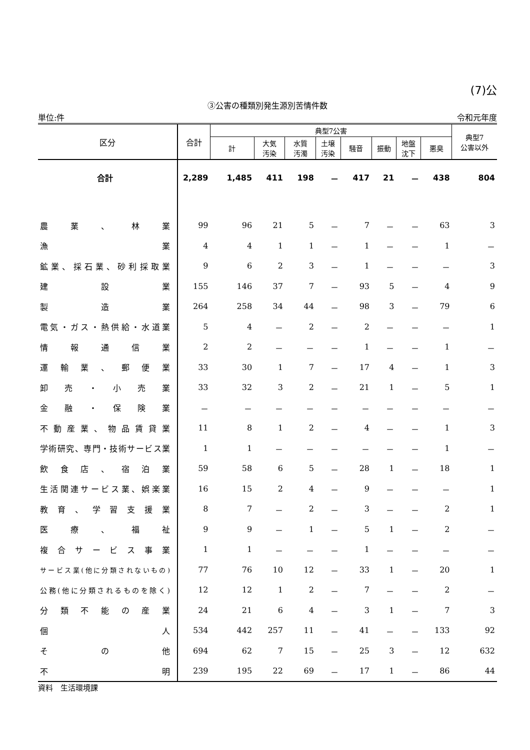(7)公
③公害の種類別発生源別苦情件数
単位:件 令和元年度
| 区分 | 合計 | 典型7公害 | | | | | | | | 典型7 公害以外 |
| --- | --- | --- | --- | --- | --- | --- | --- | --- | --- | --- |
| | | 計 | 大気 汚染 | 水質 汚濁 | 土壌 汚染 | 騒音 | 振動 | 地盤 沈下 | 悪臭 | |
| 合計 | 2,289 | 1,485 | 411 | 198 | － | 417 | 21 | － | 438 | 804 |
| 農業、林業 | 99 | 96 | 21 | 5 | － | 7 | － | － | 63 | 3 |
| 漁業 | 4 | 4 | 1 | 1 | － | 1 | － | － | 1 | － |
| 鉱業、採石業、砂利採取業 | 9 | 6 | 2 | 3 | － | 1 | － | － | － | 3 |
| 建設業 | 155 | 146 | 37 | 7 | － | 93 | 5 | － | 4 | 9 |
| 製造業 | 264 | 258 | 34 | 44 | － | 98 | 3 | － | 79 | 6 |
| 電気・ガス・熱供給・水道業 | 5 | 4 | － | 2 | － | 2 | － | － | － | 1 |
| 情報通信業 | 2 | 2 | － | － | － | 1 | － | － | 1 | － |
| 運輸業、郵便業 | 33 | 30 | 1 | 7 | － | 17 | 4 | － | 1 | 3 |
| 卸売・小売業 | 33 | 32 | 3 | 2 | － | 21 | 1 | － | 5 | 1 |
| 金融・保険業 | － | － | － | － | － | － | － | － | － | － |
| 不動産業、物品賃貸業 | 11 | 8 | 1 | 2 | － | 4 | － | － | 1 | 3 |
| 学術研究、専門・技術サービス業 | 1 | 1 | － | － | － | － | － | － | 1 | － |
| 飲食店、宿泊業 | 59 | 58 | 6 | 5 | － | 28 | 1 | － | 18 | 1 |
| 生活関連サービス業、娯楽業 | 16 | 15 | 2 | 4 | － | 9 | － | － | － | 1 |
| 教育、学習支援業 | 8 | 7 | － | 2 | － | 3 | － | － | 2 | 1 |
| 医療、福祉 | 9 | 9 | － | 1 | － | 5 | 1 | － | 2 | － |
| 複合サービス事業 | 1 | 1 | － | － | － | 1 | － | － | － | － |
| サービス業(他に分類されないもの) | 77 | 76 | 10 | 12 | － | 33 | 1 | － | 20 | 1 |
| 公務(他に分類されるものを除く) | 12 | 12 | 1 | 2 | － | 7 | － | － | 2 | － |
| 分類不能の産業 | 24 | 21 | 6 | 4 | － | 3 | 1 | － | 7 | 3 |
| 個人 | 534 | 442 | 257 | 11 | － | 41 | － | － | 133 | 92 |
| その他 | 694 | 62 | 7 | 15 | － | 25 | 3 | － | 12 | 632 |
| 不明 | 239 | 195 | 22 | 69 | － | 17 | 1 | － | 86 | 44 |
資料　生活環境課